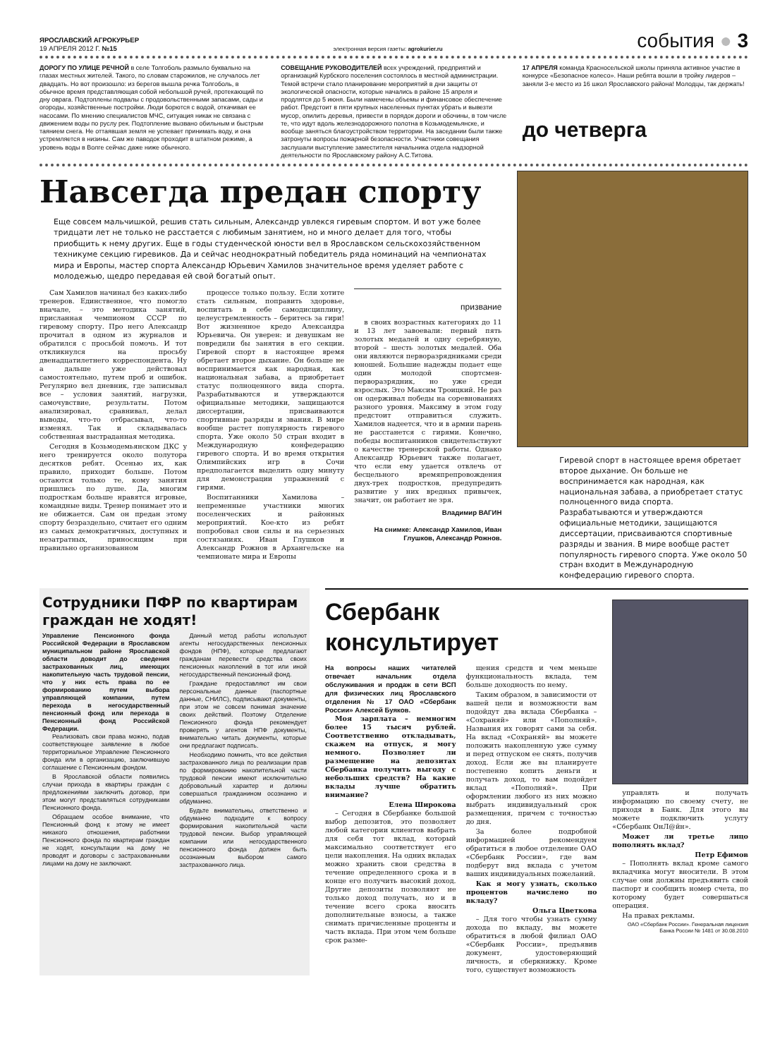ЯРОСЛАВСКИЙ АГРОКУРЬЕР
19 АПРЕЛЯ 2012 Г. №15
электронная версия газеты: agrokurier.ru
события ● 3
ДОРОГУ ПО УЛИЦЕ РЕЧНОЙ в селе Толгоболь размыло буквально на глазах местных жителей. Такого, по словам старожилов, не случалось лет двадцать. Но вот произошло: из берегов вышла речка Толгоболь, в обычное время представляющая собой небольшой ручей, протекающий по дну оврага. Подтоплены подвалы с продовольственными запасами, сады и огороды, хозяйственные постройки. Люди борются с водой, откачивая ее насосами. По мнению специалистов МЧС, ситуация никак не связана с движением воды по руслу рек. Подтопление вызвано обильным и быстрым таянием снега. Не оттаявшая земля не успевает принимать воду, и она устремляется в низины. Сам же паводок проходит в штатном режиме, а уровень воды в Волге сейчас даже ниже обычного.
СОВЕЩАНИЕ РУКОВОДИТЕЛЕЙ всех учреждений, предприятий и организаций Курбского поселения состоялось в местной администрации. Темой встречи стало планирование мероприятий в дни защиты от экологической опасности, которые начались в районе 15 апреля и продлятся до 5 июня. Были намечены объемы и финансовое обеспечение работ. Предстоит в пяти крупных населенных пунктах убрать и вывезти мусор, опилить деревья, привести в порядок дороги и обочины, в том числе те, что идут вдоль железнодорожного полотна в Козьмодемьянске, и вообще заняться благоустройством территории. На заседании были также затронуты вопросы пожарной безопасности. Участники совещания заслушали выступление заместителя начальника отдела надзорной деятельности по Ярославскому району А.С.Титова.
17 АПРЕЛЯ команда Красносельской школы приняла активное участие в конкурсе «Безопасное колесо». Наши ребята вошли в тройку лидеров – заняли 3-е место из 16 школ Ярославского района! Молодцы, так держать!
до четверга
Навсегда предан спорту
Еще совсем мальчишкой, решив стать сильным, Александр увлекся гиревым спортом. И вот уже более тридцати лет не только не расстается с любимым занятием, но и много делает для того, чтобы приобщить к нему других. Еще в годы студенческой юности вел в Ярославском сельскохозяйственном техникуме секцию гиревиков. Да и сейчас неоднократный победитель ряда номинаций на чемпионатах мира и Европы, мастер спорта Александр Юрьевич Хамилов значительное время уделяет работе с молодежью, щедро передавая ей свой богатый опыт.
Сам Хамилов начинал без каких-либо тренеров. Единственное, что помогло вначале, – это методика занятий, присланная чемпионом СССР по гиревому спорту. Про него Александр прочитал в одном из журналов и обратился с просьбой помочь. И тот откликнулся на просьбу двенадцатилетнего корреспондента. Ну а дальше уже действовал самостоятельно, путем проб и ошибок. Регулярно вел дневник, где записывал все – условия занятий, нагрузки, самочувствие, результаты. Потом анализировал, сравнивал, делал выводы, что-то отбрасывал, что-то изменял. Так и складывалась собственная выстраданная методика.
Сегодня в Козьмодемьянском ДКС у него тренируется около полутора десятков ребят. Осенью их, как правило, приходит больше. Потом остаются только те, кому занятия пришлись по душе. Да, многим подросткам больше нравятся игровые, командные виды. Тренер понимает это и не обижается. Сам он предан этому спорту безраздельно, считает его одним из самых демократичных, доступных и незатратных, приносящим при правильно организованном
процессе только пользу. Если хотите стать сильным, поправить здоровье, воспитать в себе самодисциплину, целеустремленность – беритесь за гири! Вот жизненное кредо Александра Юрьевича. Он уверен: и девушкам не повредили бы занятия в его секции. Гиревой спорт в настоящее время обретает второе дыхание. Он больше не воспринимается как народная, как национальная забава, а приобретает статус полноценного вида спорта. Разрабатываются и утверждаются официальные методики, защищаются диссертации, присваиваются спортивные разряды и звания. В мире вообще растет популярность гиревого спорта. Уже около 50 стран входит в Международную конфедерацию гиревого спорта. И во время открытия Олимпийских игр в Сочи предполагается выделить одну минуту для демонстрации упражнений с гирями.
Воспитанники Хамилова – непременные участники многих поселенческих и районных мероприятий. Кое-кто из ребят попробовал свои силы и на серьезных состязаниях. Иван Глушков и Александр Рожнов в Архангельске на чемпионате мира и Европы
призвание
в своих возрастных категориях до 11 и 13 лет завоевали: первый пять золотых медалей и одну серебряную, второй – шесть золотых медалей. Оба они являются перворазрядниками среди юношей. Большие надежды подает еще один молодой спортсмен-перворазрядник, но уже среди взрослых. Это Максим Троицкий. Не раз он одерживал победы на соревнованиях разного уровня. Максиму в этом году предстоит отправиться служить. Хамилов надеется, что и в армии парень не расстанется с гирями. Конечно, победы воспитанников свидетельствуют о качестве тренерской работы. Однако Александр Юрьевич также полагает, что если ему удается отвлечь от бесцельного времяпрепровождения двух-трех подростков, предупредить развитие у них вредных привычек, значит, он работает не зря.
Владимир ВАГИН
На снимке: Александр Хамилов, Иван Глушков, Александр Рожнов.
Гиревой спорт в настоящее время обретает второе дыхание. Он больше не воспринимается как народная, как национальная забава, а приобретает статус полноценного вида спорта. Разрабатываются и утверждаются официальные методики, защищаются диссертации, присваиваются спортивные разряды и звания. В мире вообще растет популярность гиревого спорта. Уже около 50 стран входит в Международную конфедерацию гиревого спорта.
Сотрудники ПФР по квартирам граждан не ходят!
Управление Пенсионного фонда Российской Федерации в Ярославском муниципальном районе Ярославской области доводит до сведения застрахованных лиц, имеющих накопительную часть трудовой пенсии, что у них есть права по ее формированию путем выбора управляющей компании, путем перехода в негосударственный пенсионный фонд или перехода в Пенсионный фонд Российской Федерации.
Реализовать свои права можно, подав соответствующее заявление в любое территориальное Управление Пенсионного фонда или в организацию, заключившую соглашение с Пенсионным фондом.
В Ярославской области появились случаи прихода в квартиры граждан с предложениями заключить договор, при этом могут представляться сотрудниками Пенсионного фонда.
Обращаем особое внимание, что Пенсионный фонд к этому не имеет никакого отношения, работники Пенсионного фонда по квартирам граждан не ходят, консультации на дому не проводят и договоры с застрахованными лицами на дому не заключают.
Данный метод работы используют агенты негосударственных пенсионных фондов (НПФ), которые предлагают гражданам перевести средства своих пенсионных накоплений в тот или иной негосударственный пенсионный фонд.
Граждане предоставляют им свои персональные данные (паспортные данные, СНИЛС), подписывают документы, при этом не совсем понимая значение своих действий. Поэтому Отделение Пенсионного фонда рекомендует проверять у агентов НПФ документы, внимательно читать документы, которые они предлагают подписать.
Необходимо помнить, что все действия застрахованного лица по реализации прав по формированию накопительной части трудовой пенсии имеют исключительно добровольный характер и должны совершаться гражданином осознанно и обдуманно.
Будьте внимательны, ответственно и обдуманно подходите к вопросу формирования накопительной части трудовой пенсии. Выбор управляющей компании или негосударственного пенсионного фонда должен быть осознанным выбором самого застрахованного лица.
Сбербанк консультирует
На вопросы наших читателей отвечает начальник отдела обслуживания и продаж в сети ВСП для физических лиц Ярославского отделения № 17 ОАО «Сбербанк России» Алексей Буяков.
Моя зарплата – немногим более 15 тысяч рублей. Соответственно откладывать, скажем на отпуск, я могу немного. Позволяет ли размещение на депозитах Сбербанка получить выгоду с небольших средств? На какие вклады лучше обратить внимание?
Елена Широкова
– Сегодня в Сбербанке большой выбор депозитов, это позволяет любой категории клиентов выбрать для себя тот вклад, который максимально соответствует его цели накопления. На одних вкладах можно хранить свои средства в течение определенного срока и в конце его получить высокий доход. Другие депозиты позволяют не только доход получать, но и в течение всего срока вносить дополнительные взносы, а также снимать причисленные проценты и часть вклада. При этом чем больше срок разме-
щения средств и чем меньше функциональность вклада, тем больше доходность по нему.
Таким образом, в зависимости от вашей цели и возможности вам подойдут два вклада Сбербанка – «Сохраняй» или «Пополняй». Названия их говорят сами за себя. На вклад «Сохраняй» вы можете положить накопленную уже сумму и перед отпуском ее снять, получив доход. Если же вы планируете постепенно копить деньги и получать доход, то вам подойдет вклад «Пополняй». При оформлении любого из них можно выбрать индивидуальный срок размещения, причем с точностью до дня.
За более подробной информацией рекомендуем обратиться в любое отделение ОАО «Сбербанк России», где вам подберут вид вклада с учетом ваших индивидуальных пожеланий.
Как я могу узнать, сколько процентов начислено по вкладу?
Ольга Цветкова
– Для того чтобы узнать сумму дохода по вкладу, вы можете обратиться в любой филиал ОАО «Сбербанк России», предъявив документ, удостоверяющий личность, и сберкнижку. Кроме того, существует возможность
управлять и получать информацию по своему счету, не приходя в Банк. Для этого вы можете подключить услугу «Сбербанк ОнЛ@йн».
Может ли третье лицо пополнять вклад?
Петр Ефимов
– Пополнять вклад кроме самого вкладчика могут вносители. В этом случае они должны предъявить свой паспорт и сообщить номер счета, по которому будет совершаться операция.
На правах рекламы.
ОАО «Сбербанк России». Генеральная лицензия Банка России № 1481 от 30.08.2010